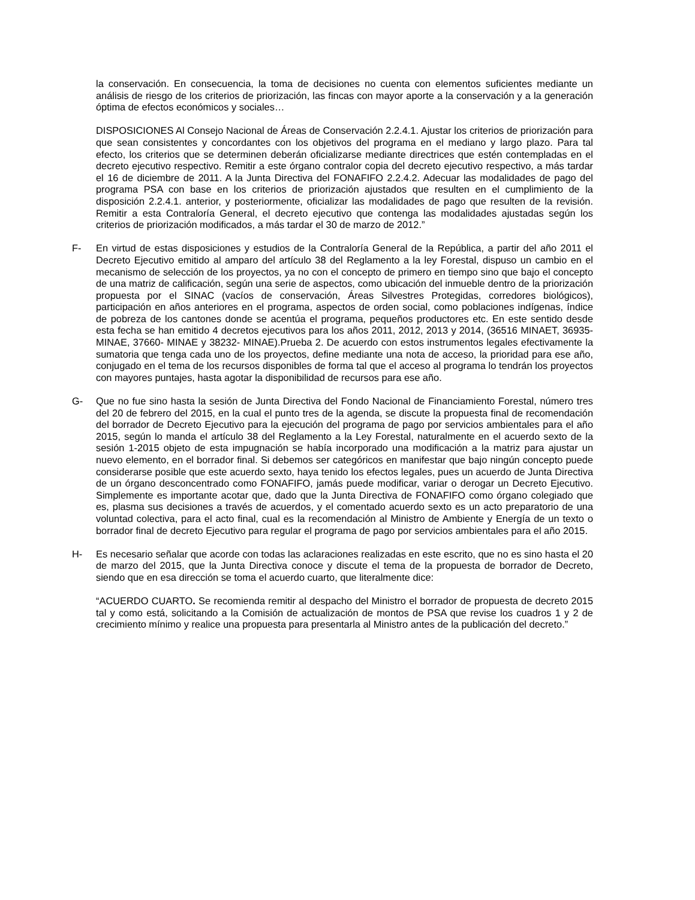la conservación. En consecuencia, la toma de decisiones no cuenta con elementos suficientes mediante un análisis de riesgo de los criterios de priorización, las fincas con mayor aporte a la conservación y a la generación óptima de efectos económicos y sociales…
DISPOSICIONES Al Consejo Nacional de Áreas de Conservación 2.2.4.1. Ajustar los criterios de priorización para que sean consistentes y concordantes con los objetivos del programa en el mediano y largo plazo. Para tal efecto, los criterios que se determinen deberán oficializarse mediante directrices que estén contempladas en el decreto ejecutivo respectivo. Remitir a este órgano contralor copia del decreto ejecutivo respectivo, a más tardar el 16 de diciembre de 2011. A la Junta Directiva del FONAFIFO 2.2.4.2. Adecuar las modalidades de pago del programa PSA con base en los criterios de priorización ajustados que resulten en el cumplimiento de la disposición 2.2.4.1. anterior, y posteriormente, oficializar las modalidades de pago que resulten de la revisión. Remitir a esta Contraloría General, el decreto ejecutivo que contenga las modalidades ajustadas según los criterios de priorización modificados, a más tardar el 30 de marzo de 2012.”
F- En virtud de estas disposiciones y estudios de la Contraloría General de la República, a partir del año 2011 el Decreto Ejecutivo emitido al amparo del artículo 38 del Reglamento a la ley Forestal, dispuso un cambio en el mecanismo de selección de los proyectos, ya no con el concepto de primero en tiempo sino que bajo el concepto de una matriz de calificación, según una serie de aspectos, como ubicación del inmueble dentro de la priorización propuesta por el SINAC (vacíos de conservación, Áreas Silvestres Protegidas, corredores biológicos), participación en años anteriores en el programa, aspectos de orden social, como poblaciones indígenas, índice de pobreza de los cantones donde se acentúa el programa, pequeños productores etc. En este sentido desde esta fecha se han emitido 4 decretos ejecutivos para los años 2011, 2012, 2013 y 2014, (36516 MINAET, 36935-MINAE, 37660- MINAE y 38232- MINAE).Prueba 2. De acuerdo con estos instrumentos legales efectivamente la sumatoria que tenga cada uno de los proyectos, define mediante una nota de acceso, la prioridad para ese año, conjugado en el tema de los recursos disponibles de forma tal que el acceso al programa lo tendrán los proyectos con mayores puntajes, hasta agotar la disponibilidad de recursos para ese año.
G- Que no fue sino hasta la sesión de Junta Directiva del Fondo Nacional de Financiamiento Forestal, número tres del 20 de febrero del 2015, en la cual el punto tres de la agenda, se discute la propuesta final de recomendación del borrador de Decreto Ejecutivo para la ejecución del programa de pago por servicios ambientales para el año 2015, según lo manda el artículo 38 del Reglamento a la Ley Forestal, naturalmente en el acuerdo sexto de la sesión 1-2015 objeto de esta impugnación se había incorporado una modificación a la matriz para ajustar un nuevo elemento, en el borrador final. Si debemos ser categóricos en manifestar que bajo ningún concepto puede considerarse posible que este acuerdo sexto, haya tenido los efectos legales, pues un acuerdo de Junta Directiva de un órgano desconcentrado como FONAFIFO, jamás puede modificar, variar o derogar un Decreto Ejecutivo. Simplemente es importante acotar que, dado que la Junta Directiva de FONAFIFO como órgano colegiado que es, plasma sus decisiones a través de acuerdos, y el comentado acuerdo sexto es un acto preparatorio de una voluntad colectiva, para el acto final, cual es la recomendación al Ministro de Ambiente y Energía de un texto o borrador final de decreto Ejecutivo para regular el programa de pago por servicios ambientales para el año 2015.
H- Es necesario señalar que acorde con todas las aclaraciones realizadas en este escrito, que no es sino hasta el 20 de marzo del 2015, que la Junta Directiva conoce y discute el tema de la propuesta de borrador de Decreto, siendo que en esa dirección se toma el acuerdo cuarto, que literalmente dice:
“ACUERDO CUARTO. Se recomienda remitir al despacho del Ministro el borrador de propuesta de decreto 2015 tal y como está, solicitando a la Comisión de actualización de montos de PSA que revise los cuadros 1 y 2 de crecimiento mínimo y realice una propuesta para presentarla al Ministro antes de la publicación del decreto.”